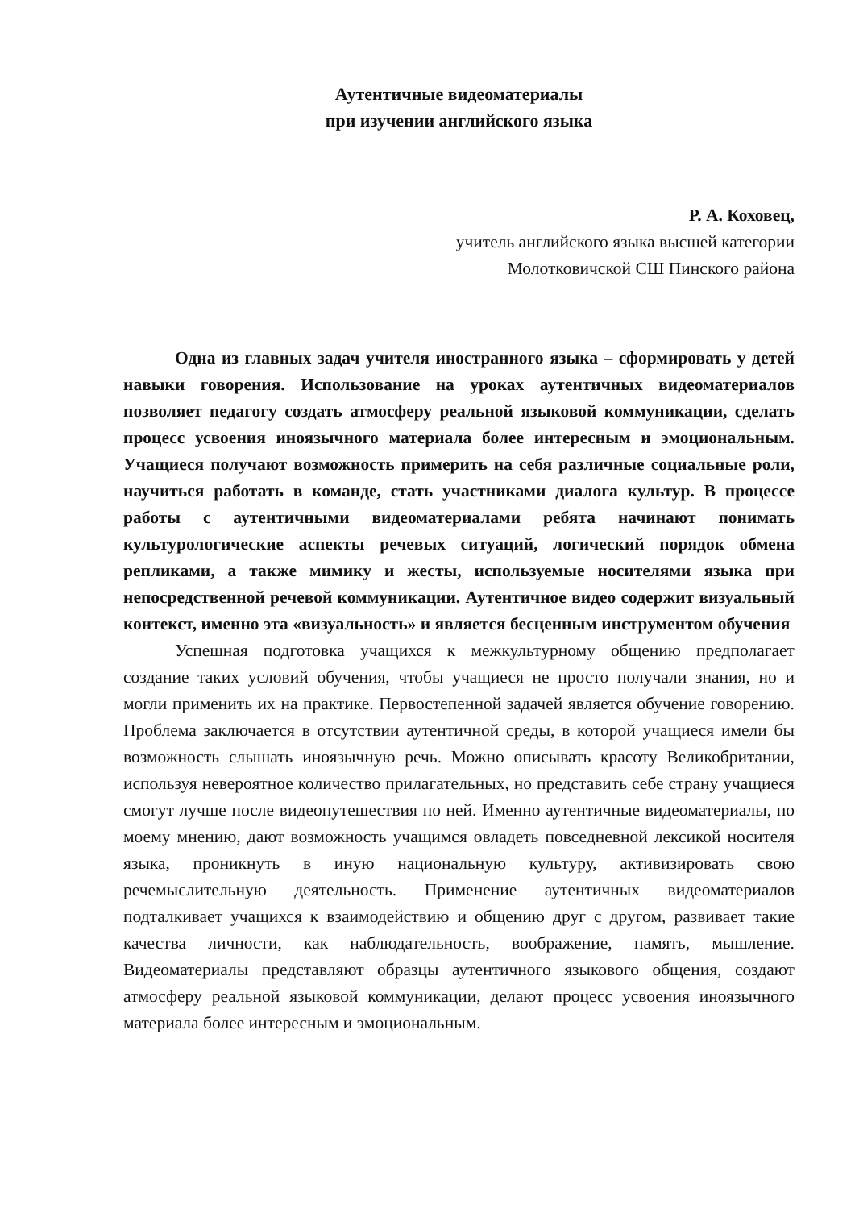Аутентичные видеоматериалы
при изучении английского языка
Р. А. Коховец,
учитель английского языка высшей категории
Молотковичской СШ Пинского района
Одна из главных задач учителя иностранного языка – сформировать у детей навыки говорения. Использование на уроках аутентичных видеоматериалов позволяет педагогу создать атмосферу реальной языковой коммуникации, сделать процесс усвоения иноязычного материала более интересным и эмоциональным. Учащиеся получают возможность примерить на себя различные социальные роли, научиться работать в команде, стать участниками диалога культур. В процессе работы с аутентичными видеоматериалами ребята начинают понимать культурологические аспекты речевых ситуаций, логический порядок обмена репликами, а также мимику и жесты, используемые носителями языка при непосредственной речевой коммуникации. Аутентичное видео содержит визуальный контекст, именно эта «визуальность» и является бесценным инструментом обучения
Успешная подготовка учащихся к межкультурному общению предполагает создание таких условий обучения, чтобы учащиеся не просто получали знания, но и могли применить их на практике. Первостепенной задачей является обучение говорению. Проблема заключается в отсутствии аутентичной среды, в которой учащиеся имели бы возможность слышать иноязычную речь. Можно описывать красоту Великобритании, используя невероятное количество прилагательных, но представить себе страну учащиеся смогут лучше после видеопутешествия по ней. Именно аутентичные видеоматериалы, по моему мнению, дают возможность учащимся овладеть повседневной лексикой носителя языка, проникнуть в иную национальную культуру, активизировать свою речемыслительную деятельность. Применение аутентичных видеоматериалов подталкивает учащихся к взаимодействию и общению друг с другом, развивает такие качества личности, как наблюдательность, воображение, память, мышление. Видеоматериалы представляют образцы аутентичного языкового общения, создают атмосферу реальной языковой коммуникации, делают процесс усвоения иноязычного материала более интересным и эмоциональным.